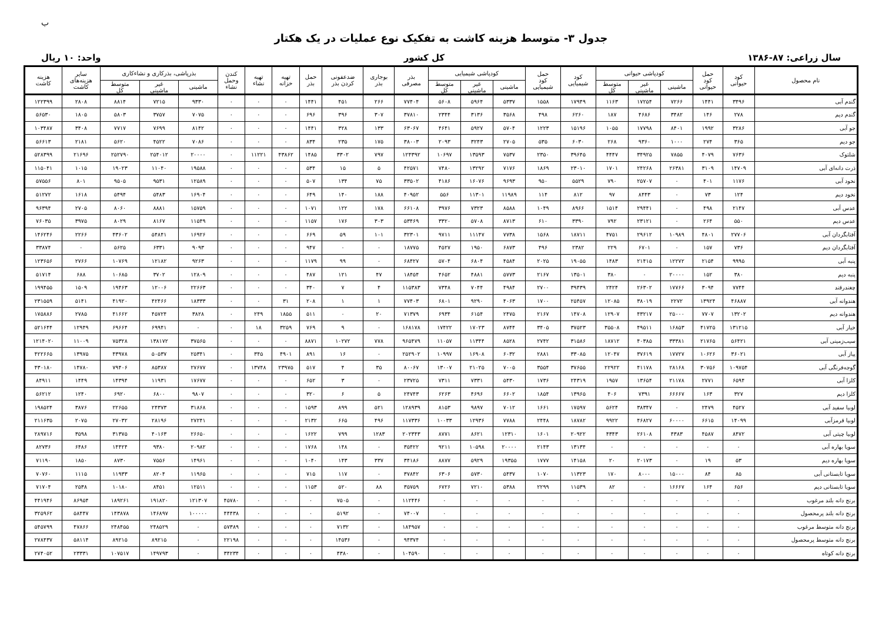ب
جدول ۳- متوسط هزینه کاشت به تفکیک نوع عملیات در یک هکتار
سال زراعی: ۸۷-۱۳۸۶ کل کشور واحد: ۱۰ ریال
| نام محصول | کود حیوانی | حمل کود حیوانی | کودپاشی حیوانی | | | کود شیمیایی | حمل کود شیمیایی | کودپاشی شیمیایی | | | بذر مصرفی | بوجاری بذر | ضدعفونی کردن بذر | حمل بذر | تهیه خزانه | تهیه نشاء | کندن وحمل نشاء | بذرپاشی، بذرکاری و نشاءکاری | | | سایر هزینه‌های کاشت | هزینه کاشت |
| --- | --- | --- | --- | --- | --- | --- | --- | --- | --- | --- | --- | --- | --- | --- | --- | --- | --- | --- | --- | --- | --- | --- |
| | | | ماشینی | غیر ماشینی | متوسط کل | | | ماشینی | غیر ماشینی | متوسط کل | | | | | | | | ماشینی | غیر ماشینی | متوسط کل | | |
| گندم آبی | ۳۴۹۶ | ۱۴۴۱ | ۷۲۶۶ | ۱۷۲۵۴ | ۱۱۶۳ | ۱۷۹۴۹ | ۱۵۵۸ | ۵۳۳۷ | ۵۹۶۴ | ۵۶۰۸ | ۷۷۴۰۴ | ۲۶۶ | ۴۵۱ | ۱۴۴۱ | ۰ | ۰ | ۰ | ۹۳۳۰ | ۷۲۱۵ | ۸۸۱۴ | ۲۸۰۸ | ۱۲۲۳۹۹ |
| گندم دیم | ۲۷۸ | ۱۴۶ | ۳۴۸۲ | ۴۶۸۶ | ۱۸۷ | ۶۲۶۰ | ۴۹۸ | ۳۵۶۸ | ۳۱۳۶ | ۲۳۴۴ | ۳۷۸۱۰ | ۳۰۷ | ۳۹۶ | ۶۹۶ | ۰ | ۰ | ۰ | ۷۰۷۵ | ۳۷۵۷ | ۵۸۰۳ | ۱۸۰۵ | ۵۶۵۳۰ |
| جو آبی | ۳۲۸۶ | ۱۹۹۲ | ۸۴۰۱ | ۱۷۷۹۸ | ۱۰۵۵ | ۱۵۱۹۶ | ۱۲۲۳ | ۵۷۰۴ | ۵۹۲۷ | ۴۶۴۱ | ۶۳۰۶۷ | ۱۳۳ | ۳۲۸ | ۱۴۴۱ | ۰ | ۰ | ۰ | ۸۱۴۲ | ۷۶۹۹ | ۷۷۱۷ | ۳۴۰۸ | ۱۰۳۴۸۷ |
| جو دیم | ۳۶۵ | ۲۷۴ | ۱۰۰۰ | ۹۳۶۰ | ۲۶۸ | ۶۰۳۰ | ۵۳۵ | ۲۷۰۵ | ۳۲۴۳ | ۲۰۹۳ | ۳۸۰۰۳ | ۱۷۵ | ۲۳۵ | ۸۳۴ | ۰ | ۰ | ۰ | ۷۰۸۶ | ۴۵۲۲ | ۵۶۲۰ | ۲۱۸۱ | ۵۶۶۱۳ |
| شلتوک | ۷۶۳۶ | ۴۰۷۹ | ۷۸۵۵ | ۳۴۹۲۵ | ۴۴۴۷ | ۳۹۶۴۵ | ۲۳۵۰ | ۷۵۳۷ | ۱۳۵۹۳ | ۱۰۶۹۷ | ۱۲۴۳۹۲ | ۷۹۷ | ۳۳۰۲ | ۱۴۸۵ | ۴۳۸۶۲ | ۱۱۲۲۱ | ۰ | ۲۰۰۰۰ | ۲۵۴۰۱۲ | ۲۵۲۷۹۰ | ۲۱۶۹۶ | ۵۲۸۳۹۹ |
| ذرت دانه‌ای آبی | ۱۴۷۰۹ | ۳۱۰۹ | ۲۶۳۸۱ | ۲۴۲۶۸ | ۱۷۰۱ | ۲۳۰۱۰ | ۱۸۶۹ | ۷۱۷۶ | ۱۳۲۹۲ | ۷۴۸۰ | ۴۲۵۷۱ | ۵ | ۱۵ | ۵۳۴ | ۰ | ۰ | ۰ | ۱۹۵۸۸ | ۱۱۰۴۰ | ۱۹۰۲۳ | ۱۰۱۵ | ۱۱۵۰۴۱ |
| نخود آبی | ۱۱۷۶ | ۴۰۱ | ۰ | ۲۵۷۰۷ | ۷۹۰ | ۵۵۲۹ | ۹۵۰ | ۹۶۹۳ | ۱۶۰۷۶ | ۴۱۸۶ | ۳۳۵۰۲ | ۷۵ | ۱۳۴ | ۵۰۷ | ۰ | ۰ | ۰ | ۱۲۵۸۹ | ۹۵۳۱ | ۹۵۰۵ | ۸۰۱ | ۵۷۵۵۶ |
| نخود دیم | ۱۲۴ | ۷۳ | ۰ | ۸۴۴۳ | ۹۷ | ۸۱۲ | ۱۱۴ | ۱۱۹۸۹ | ۱۱۳۰۱ | ۵۵۶ | ۴۰۹۵۲ | ۱۸۸ | ۱۴۰ | ۶۴۹ | ۰ | ۰ | ۰ | ۱۶۹۰۴ | ۵۴۸۳ | ۵۴۹۴ | ۱۶۱۸ | ۵۱۲۷۲ |
| عدس آبی | ۲۱۴۷ | ۴۹۸ | ۰ | ۲۹۴۴۱ | ۱۵۱۴ | ۸۹۶۶ | ۱۰۴۹ | ۸۵۸۸ | ۷۳۲۳ | ۳۹۷۶ | ۶۶۱۰۸ | ۱۷۸ | ۱۲۲ | ۱۰۷۱ | ۰ | ۰ | ۰ | ۱۵۷۵۹ | ۸۸۸۱ | ۸۰۶۰ | ۲۷۰۵ | ۹۶۳۹۴ |
| عدس دیم | ۵۵۰ | ۲۶۴ | ۰ | ۲۳۱۲۱ | ۷۹۲ | ۳۳۹۰ | ۶۱۰ | ۸۷۱۳ | ۵۷۰۸ | ۳۳۲۰ | ۵۳۴۶۹ | ۳۰۳ | ۱۷۶ | ۱۱۵۷ | ۰ | ۰ | ۰ | ۱۱۵۴۹ | ۸۱۶۷ | ۸۰۲۹ | ۳۹۷۵ | ۷۶۰۳۵ |
| آفتابگردان آبی | ۲۷۷۰۶ | ۴۸۰۱ | ۱۰۹۸۹ | ۲۹۶۱۲ | ۴۷۵۱ | ۱۸۷۱۱ | ۱۵۶۸ | ۷۷۳۸ | ۱۱۱۴۷ | ۹۷۱۱ | ۳۲۳۰۱ | ۱۰۱ | ۵۹ | ۶۶۹ | ۰ | ۰ | ۰ | ۱۶۹۲۶ | ۵۴۸۴۱ | ۴۳۶۰۲ | ۲۲۶۶ | ۱۴۶۲۴۶ |
| آفتابگردان دیم | ۷۳۶ | ۱۵۷ | ۰ | ۶۷۰۱ | ۲۲۹ | ۲۳۸۲ | ۴۹۶ | ۶۸۷۳ | ۱۹۵۰ | ۴۵۲۷ | ۱۸۷۷۵ | ۰ | ۰ | ۹۴۷ | ۰ | ۰ | ۰ | ۹۰۹۳ | ۶۳۳۱ | ۵۶۲۵ | ۰ | ۳۳۸۷۴ |
| پنبه آبی | ۹۹۹۵ | ۲۱۵۴ | ۱۲۲۷۲ | ۲۱۴۱۵ | ۱۴۸۳ | ۱۹۰۵۵ | ۲۰۲۵ | ۴۵۸۴ | ۶۸۰۴ | ۵۷۰۴ | ۶۸۴۲۷ | ۰ | ۹۹ | ۱۱۷۹ | ۰ | ۰ | ۰ | ۹۲۶۳ | ۱۲۱۸۲ | ۱۰۷۶۹ | ۲۷۶۶ | ۱۲۳۶۵۶ |
| پنبه دیم | ۳۸۰ | ۱۵۲ | ۲۰۰۰۰ | ۰ | ۳۸۰ | ۱۳۵۰۱ | ۲۱۶۷ | ۵۷۷۳ | ۴۸۸۱ | ۴۶۵۲ | ۱۸۴۵۴ | ۴۷ | ۱۲۱ | ۴۸۷ | ۰ | ۰ | ۰ | ۱۲۸۰۹ | ۳۷۰۲ | ۱۰۶۸۵ | ۶۸۸ | ۵۱۷۱۴ |
| چغندرقند | ۷۷۴۴ | ۳۰۹۴ | ۱۷۷۶۶ | ۲۶۳۰۲ | ۲۴۲۴ | ۳۹۴۳۹ | ۲۷۰۰ | ۴۹۸۴ | ۷۰۴۴ | ۷۳۴۸ | ۱۱۵۳۸۳ | ۴ | ۷ | ۳۴۰ | ۰ | ۰ | ۰ | ۲۲۶۶۳ | ۱۲۰۰۶ | ۱۹۴۶۳ | ۱۵۰۹ | ۱۹۹۴۵۵ |
| هندوانه آبی | ۴۶۸۸۷ | ۱۳۹۲۴ | ۲۲۷۲ | ۳۸۰۱۹ | ۱۲۰۸۵ | ۲۵۴۵۷ | ۱۷۰۰ | ۴۰۶۳ | ۹۲۹۰ | ۶۸۰۱ | ۷۷۴۰۳ | ۱ | ۱ | ۲۰۸ | ۳۱ | ۰ | ۰ | ۱۸۳۳۳ | ۴۲۴۶۶ | ۴۱۹۲۰ | ۵۱۴۱ | ۲۳۱۵۵۹ |
| هندوانه دیم | ۱۳۲۰۲ | ۷۷۰۷ | ۲۵۰۰۰ | ۴۳۲۱۷ | ۱۲۹۰۷ | ۱۴۷۰۸ | ۲۱۶۷ | ۲۴۷۵ | ۶۱۵۴ | ۶۹۳۴ | ۷۱۳۷۹ | ۲۰ | ۰ | ۵۱۱ | ۱۸۵۵ | ۲۴۹ | ۰ | ۳۸۲۸ | ۴۵۷۲۴ | ۴۱۶۶۲ | ۲۷۸۵ | ۱۷۵۸۸۶ |
| خیار آبی | ۱۳۱۲۱۵ | ۴۱۷۲۵ | ۱۶۸۵۳ | ۴۹۵۱۱ | ۳۵۵۰۸ | ۳۷۵۲۳ | ۳۴۰۵ | ۸۷۴۴ | ۱۷۰۲۳ | ۱۷۴۲۲ | ۱۶۸۱۷۸ | ۰ | ۹ | ۷۶۹ | ۳۲۵۹ | ۱۸ | ۰ | ۰ | ۶۹۹۴۱ | ۶۹۶۶۴ | ۱۲۹۴۹ | ۵۲۱۶۴۴ |
| سیب‌زمینی آبی | ۵۶۴۲۱ | ۲۱۷۶۵ | ۳۳۳۸۱ | ۴۰۳۸۵ | ۱۸۷۱۲ | ۳۱۵۸۶ | ۲۷۴۲ | ۸۵۲۸ | ۱۱۳۴۴ | ۱۱۰۵۷ | ۹۶۵۴۷۹ | ۷۷۸ | ۱۰۲۷۲ | ۸۸۷۱ | ۰ | ۰ | ۰ | ۳۷۵۶۵ | ۱۳۸۱۷۲ | ۷۵۳۲۸ | ۱۱۰۰۹ | ۱۲۱۴۰۲۰ |
| پیاز آبی | ۳۶۰۲۱ | ۱۰۶۲۶ | ۱۷۷۲۷ | ۳۷۶۱۹ | ۱۲۰۴۷ | ۳۳۰۸۵ | ۲۸۸۱ | ۶۰۳۲ | ۱۶۹۰۸ | ۱۰۹۹۷ | ۲۵۲۹۰۲ | ۰ | ۱۶ | ۸۹۱ | ۴۹۰۱ | ۳۴۵ | ۰ | ۲۵۳۴۱ | ۵۰۵۳۷ | ۴۳۹۷۸ | ۱۳۹۷۵ | ۴۲۲۶۶۵ |
| گوجه‌فرنگی آبی | ۱۰۹۷۵۴ | ۳۰۷۵۶ | ۲۸۱۶۸ | ۴۱۱۷۸ | ۲۲۹۲۲ | ۳۷۶۵۵ | ۳۵۵۴ | ۷۰۰۵ | ۲۱۰۲۵ | ۱۳۰۰۷ | ۸۰۰۶۷ | ۳۵ | ۴ | ۵۱۷ | ۲۳۹۷۵ | ۱۳۷۴۸ | ۰ | ۲۷۶۷۷ | ۸۵۳۸۷ | ۷۹۴۰۶ | ۱۴۷۸۰ | ۴۳۰۱۸۰ |
| کلزا آبی | ۶۵۹۴ | ۲۷۷۱ | ۲۱۱۷۸ | ۱۳۶۵۴ | ۱۹۵۷ | ۲۴۳۱۹ | ۱۷۳۶ | ۵۴۳۰ | ۷۳۳۱ | ۷۳۱۱ | ۲۳۷۲۵ | ۰ | ۳ | ۶۵۲ | ۰ | ۰ | ۰ | ۱۷۶۷۷ | ۱۱۹۳۱ | ۱۴۳۹۴ | ۱۴۴۹ | ۸۴۹۱۱ |
| کلزا دیم | ۳۲۷ | ۱۶۳ | ۶۶۶۶۷ | ۷۳۹۱ | ۴۰۶ | ۱۳۹۶۵ | ۱۸۵۴ | ۶۶۰۲ | ۴۶۹۶ | ۶۲۶۳ | ۲۴۷۴۳ | ۵ | ۶ | ۳۲۰ | ۰ | ۰ | ۰ | ۹۸۰۷ | ۶۸۰۰ | ۶۹۲۰ | ۱۲۴۰ | ۵۶۲۱۲ |
| لوبیا سفید آبی | ۴۵۲۷ | ۲۴۷۹ | ۰ | ۳۸۳۴۷ | ۵۶۲۴ | ۱۷۵۹۷ | ۱۶۶۱ | ۷۰۱۲ | ۹۸۹۷ | ۸۱۵۳ | ۱۲۸۹۳۹ | ۵۲۱ | ۸۹۹ | ۱۵۹۳ | ۰ | ۰ | ۰ | ۳۱۸۶۸ | ۲۴۳۷۳ | ۲۲۶۵۵ | ۳۸۷۶ | ۱۹۸۵۲۴ |
| لوبیا قرمزآبی | ۱۴۰۹۹ | ۶۶۱۵ | ۶۰۰۰۰ | ۴۶۸۲۷ | ۹۹۲۲ | ۱۸۷۸۲ | ۲۴۴۸ | ۷۷۸۸ | ۱۲۹۳۶ | ۱۰۰۳۳ | ۱۱۷۳۳۶ | ۴۹۶ | ۶۶۵ | ۲۱۳۲ | ۰ | ۰ | ۰ | ۲۷۲۴۱ | ۲۸۱۹۶ | ۲۷۰۳۲ | ۲۰۷۵ | ۲۱۱۶۳۵ |
| لوبیا چیتی آبی | ۸۴۷۲ | ۴۵۸۷ | ۴۳۸۳ | ۲۶۱۰۸ | ۴۳۴۳ | ۲۰۹۲۲ | ۱۶۰۱ | ۱۲۳۱۰ | ۸۶۲۱ | ۸۷۷۱ | ۲۰۲۳۴۳ | ۱۲۸۳ | ۷۹۹ | ۱۶۲۲ | ۰ | ۰ | ۰ | ۲۶۶۵۰ | ۴۰۱۶۳ | ۳۱۳۷۵ | ۳۵۹۸ | ۲۸۹۷۱۶ |
| سویا بهاره آبی | ۰ | ۰ | ۰ | ۰ | ۰ | ۱۳۱۳۴ | ۲۱۴۳ | ۲۰۰۰۰ | ۱۰۵۹۸ | ۹۲۱۱ | ۳۵۴۲۲ | ۰ | ۱۴۸ | ۱۷۶۸ | ۰ | ۰ | ۰ | ۲۰۹۸۲ | ۹۳۸۰ | ۱۴۴۲۴ | ۶۴۸۶ | ۸۲۷۳۶ |
| سویا بهاره دیم | ۵۳ | ۱۹ | ۰ | ۲۰۱۷۳ | ۲۰ | ۱۴۱۵۸ | ۱۷۷۷ | ۱۹۳۵۵ | ۵۹۲۹ | ۸۸۷۷ | ۳۴۱۸۶ | ۳۳۷ | ۱۴۳ | ۱۰۴۰ | ۰ | ۰ | ۰ | ۱۴۹۶۱ | ۷۵۵۶ | ۸۷۳۰ | ۱۸۵۰ | ۷۱۱۹۰ |
| سویا تابستانی آبی | ۸۵ | ۸۴ | ۱۵۰۰۰ | ۸۰۰۰ | ۱۷۰ | ۱۱۳۲۳ | ۱۰۷۰ | ۵۴۳۷ | ۵۷۳۰ | ۶۳۰۶ | ۳۷۸۴۲ | ۰ | ۱۱۷ | ۷۱۵ | ۰ | ۰ | ۰ | ۱۱۹۶۵ | ۸۲۰۴ | ۱۱۹۳۳ | ۱۱۱۵ | ۷۰۷۶۰ |
| سویا تابستانی دیم | ۶۵۶ | ۱۶۴ | ۱۶۶۶۷ | ۰ | ۸۲ | ۱۱۵۳۹ | ۲۲۹۹ | ۵۳۸۸ | ۷۲۱۰ | ۶۷۲۶ | ۳۵۷۵۹ | ۸۸ | ۵۲۰ | ۱۱۵۳ | ۰ | ۰ | ۰ | ۱۲۵۱۱ | ۸۴۵۱ | ۱۰۱۸۰ | ۲۵۳۸ | ۷۱۷۰۴ |
| برنج دانه بلند مرغوب | ۰ | ۰ | ۰ | ۰ | ۰ | ۰ | ۰ | ۰ | ۰ | ۰ | ۱۱۲۴۴۶ | ۰ | ۷۵۰۵ | ۰ | ۰ | ۰ | ۴۵۷۸۰ | ۱۲۱۳۰۷ | ۱۹۱۸۲۰ | ۱۸۹۲۶۱ | ۸۶۹۵۴ | ۴۴۱۹۴۶ |
| برنج دانه بلند پرمحصول | ۰ | ۰ | ۰ | ۰ | ۰ | ۰ | ۰ | ۰ | ۰ | ۰ | ۷۴۰۰۷ | ۰ | ۵۱۹۲ | ۰ | ۰ | ۰ | ۴۴۴۳۸ | ۱۰۰۰۰۰ | ۱۴۶۸۹۷ | ۱۴۳۸۷۸ | ۵۸۴۴۷ | ۳۲۵۹۶۲ |
| برنج دانه متوسط مرغوب | ۰ | ۰ | ۰ | ۰ | ۰ | ۰ | ۰ | ۰ | ۰ | ۰ | ۱۸۴۹۵۷ | ۰ | ۷۱۳۲ | ۰ | ۰ | ۰ | ۵۷۳۸۹ | ۰ | ۲۴۸۵۲۹ | ۲۴۸۴۵۵ | ۴۷۸۶۶ | ۵۴۵۷۹۹ |
| برنج دانه متوسط پرمحصول | ۰ | ۰ | ۰ | ۰ | ۰ | ۰ | ۰ | ۰ | ۰ | ۰ | ۹۴۳۷۴ | ۰ | ۱۴۵۳۶ | ۰ | ۰ | ۰ | ۲۲۱۹۸ | ۰ | ۸۹۲۱۵ | ۸۹۲۱۵ | ۵۸۱۱۴ | ۲۷۸۴۳۷ |
| برنج دانه کوتاه | ۰ | ۰ | ۰ | ۰ | ۰ | ۰ | ۰ | ۰ | ۰ | ۰ | ۱۰۴۵۹۰ | ۰ | ۴۳۸۰ | ۰ | ۰ | ۰ | ۳۴۲۳۴ | ۰ | ۱۴۹۷۹۳ | ۱۰۷۵۱۷ | ۲۳۳۳۱ | ۲۷۴۰۵۲ |